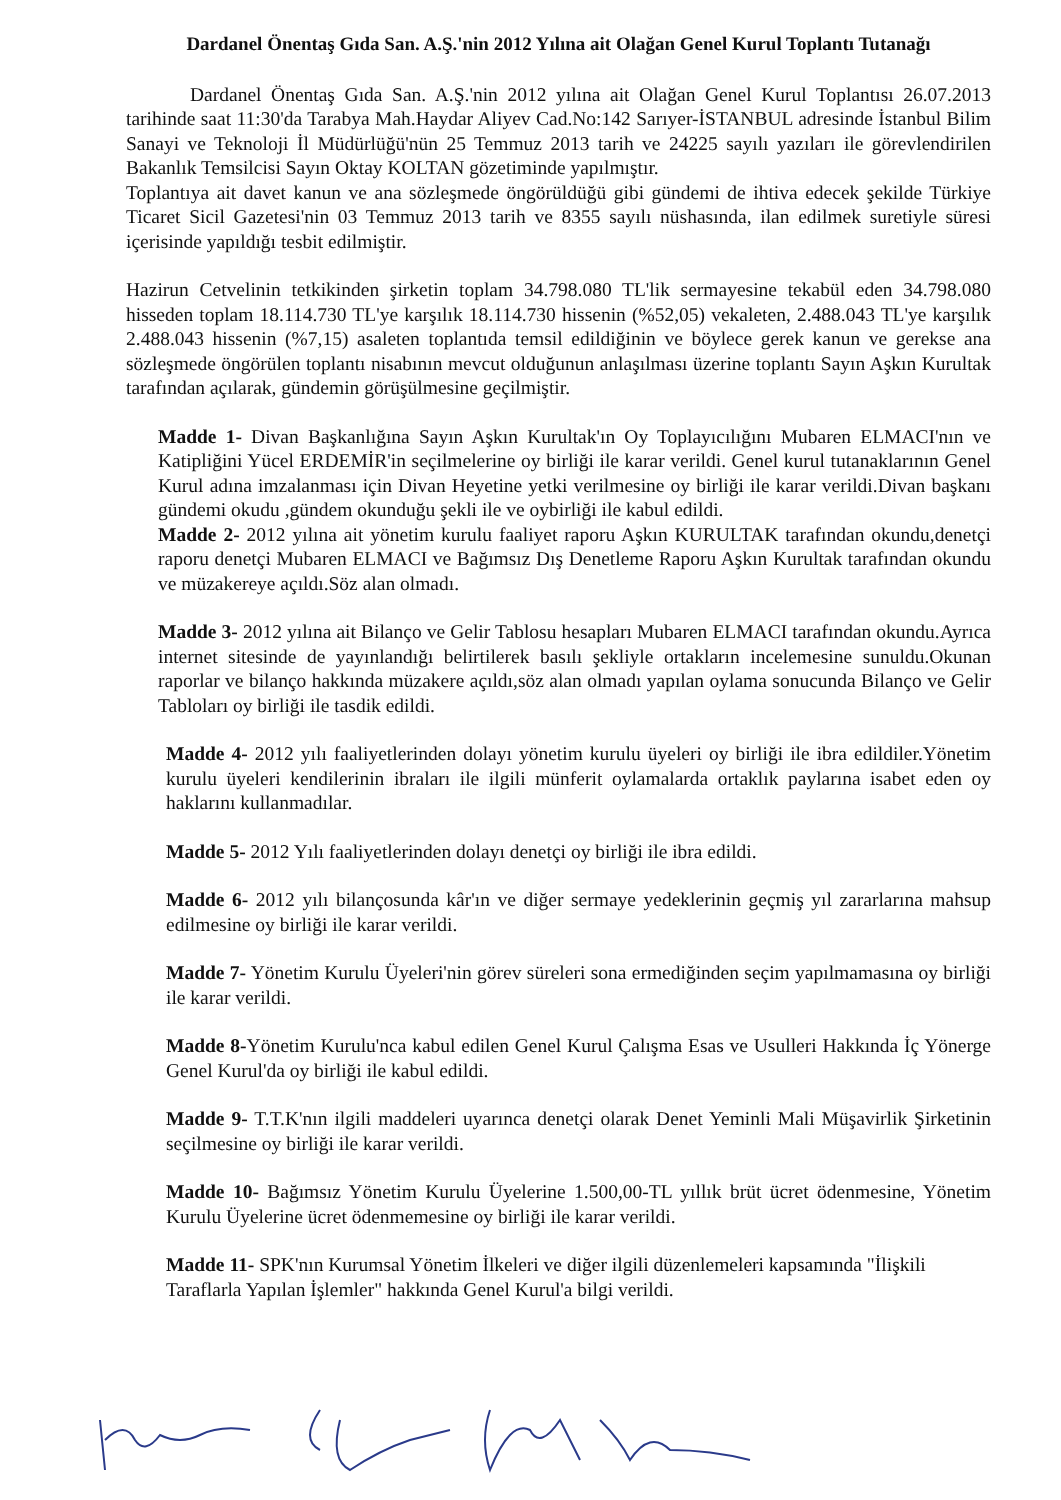Dardanel Önentaş Gıda San. A.Ş.'nin 2012 Yılına ait Olağan Genel Kurul Toplantı Tutanağı
Dardanel Önentaş Gıda San. A.Ş.'nin 2012 yılına ait Olağan Genel Kurul Toplantısı 26.07.2013 tarihinde saat 11:30'da Tarabya Mah.Haydar Aliyev Cad.No:142 Sarıyer-İSTANBUL adresinde İstanbul Bilim Sanayi ve Teknoloji İl Müdürlüğü'nün 25 Temmuz 2013 tarih ve 24225 sayılı yazıları ile görevlendirilen Bakanlık Temsilcisi Sayın Oktay KOLTAN gözetiminde yapılmıştır.
Toplantıya ait davet kanun ve ana sözleşmede öngörüldüğü gibi gündemi de ihtiva edecek şekilde Türkiye Ticaret Sicil Gazetesi'nin 03 Temmuz 2013 tarih ve 8355 sayılı nüshasında, ilan edilmek suretiyle süresi içerisinde yapıldığı tesbit edilmiştir.
Hazirun Cetvelinin tetkikinden şirketin toplam 34.798.080 TL'lik sermayesine tekabül eden 34.798.080 hisseden toplam 18.114.730 TL'ye karşılık 18.114.730 hissenin (%52,05) vekaleten, 2.488.043 TL'ye karşılık 2.488.043 hissenin (%7,15) asaleten toplantıda temsil edildiğinin ve böylece gerek kanun ve gerekse ana sözleşmede öngörülen toplantı nisabının mevcut olduğunun anlaşılması üzerine toplantı Sayın Aşkın Kurultak tarafından açılarak, gündemin görüşülmesine geçilmiştir.
Madde 1- Divan Başkanlığına Sayın Aşkın Kurultak'ın Oy Toplayıcılığını Mubaren ELMACI'nın ve Katipliğini Yücel ERDEMİR'in seçilmelerine oy birliği ile karar verildi. Genel kurul tutanaklarının Genel Kurul adına imzalanması için Divan Heyetine yetki verilmesine oy birliği ile karar verildi.Divan başkanı gündemi okudu ,gündem okunduğu şekli ile ve oybirliği ile kabul edildi.
Madde 2- 2012 yılına ait yönetim kurulu faaliyet raporu Aşkın KURULTAK tarafından okundu,denetçi raporu denetçi Mubaren ELMACI ve Bağımsız Dış Denetleme Raporu Aşkın Kurultak tarafından okundu ve müzakereye açıldı.Söz alan olmadı.
Madde 3- 2012 yılına ait Bilanço ve Gelir Tablosu hesapları Mubaren ELMACI tarafından okundu.Ayrıca internet sitesinde de yayınlandığı belirtilerek basılı şekliyle ortakların incelemesine sunuldu.Okunan raporlar ve bilanço hakkında müzakere açıldı,söz alan olmadı yapılan oylama sonucunda Bilanço ve Gelir Tabloları oy birliği ile tasdik edildi.
Madde 4- 2012 yılı faaliyetlerinden dolayı yönetim kurulu üyeleri oy birliği ile ibra edildiler.Yönetim kurulu üyeleri kendilerinin ibraları ile ilgili münferit oylamalarda ortaklık paylarına isabet eden oy haklarını kullanmadılar.
Madde 5- 2012 Yılı faaliyetlerinden dolayı denetçi oy birliği ile ibra edildi.
Madde 6- 2012 yılı bilançosunda kâr'ın ve diğer sermaye yedeklerinin geçmiş yıl zararlarına mahsup edilmesine oy birliği ile karar verildi.
Madde 7- Yönetim Kurulu Üyeleri'nin görev süreleri sona ermediğinden seçim yapılmamasına oy birliği ile karar verildi.
Madde 8-Yönetim Kurulu'nca kabul edilen Genel Kurul Çalışma Esas ve Usulleri Hakkında İç Yönerge Genel Kurul'da oy birliği ile kabul edildi.
Madde 9- T.T.K'nın ilgili maddeleri uyarınca denetçi olarak Denet Yeminli Mali Müşavirlik Şirketinin seçilmesine oy birliği ile karar verildi.
Madde 10- Bağımsız Yönetim Kurulu Üyelerine 1.500,00-TL yıllık brüt ücret ödenmesine, Yönetim Kurulu Üyelerine ücret ödenmemesine oy birliği ile karar verildi.
Madde 11- SPK'nın Kurumsal Yönetim İlkeleri ve diğer ilgili düzenlemeleri kapsamında "İlişkili Taraflarla Yapılan İşlemler" hakkında Genel Kurul'a bilgi verildi.